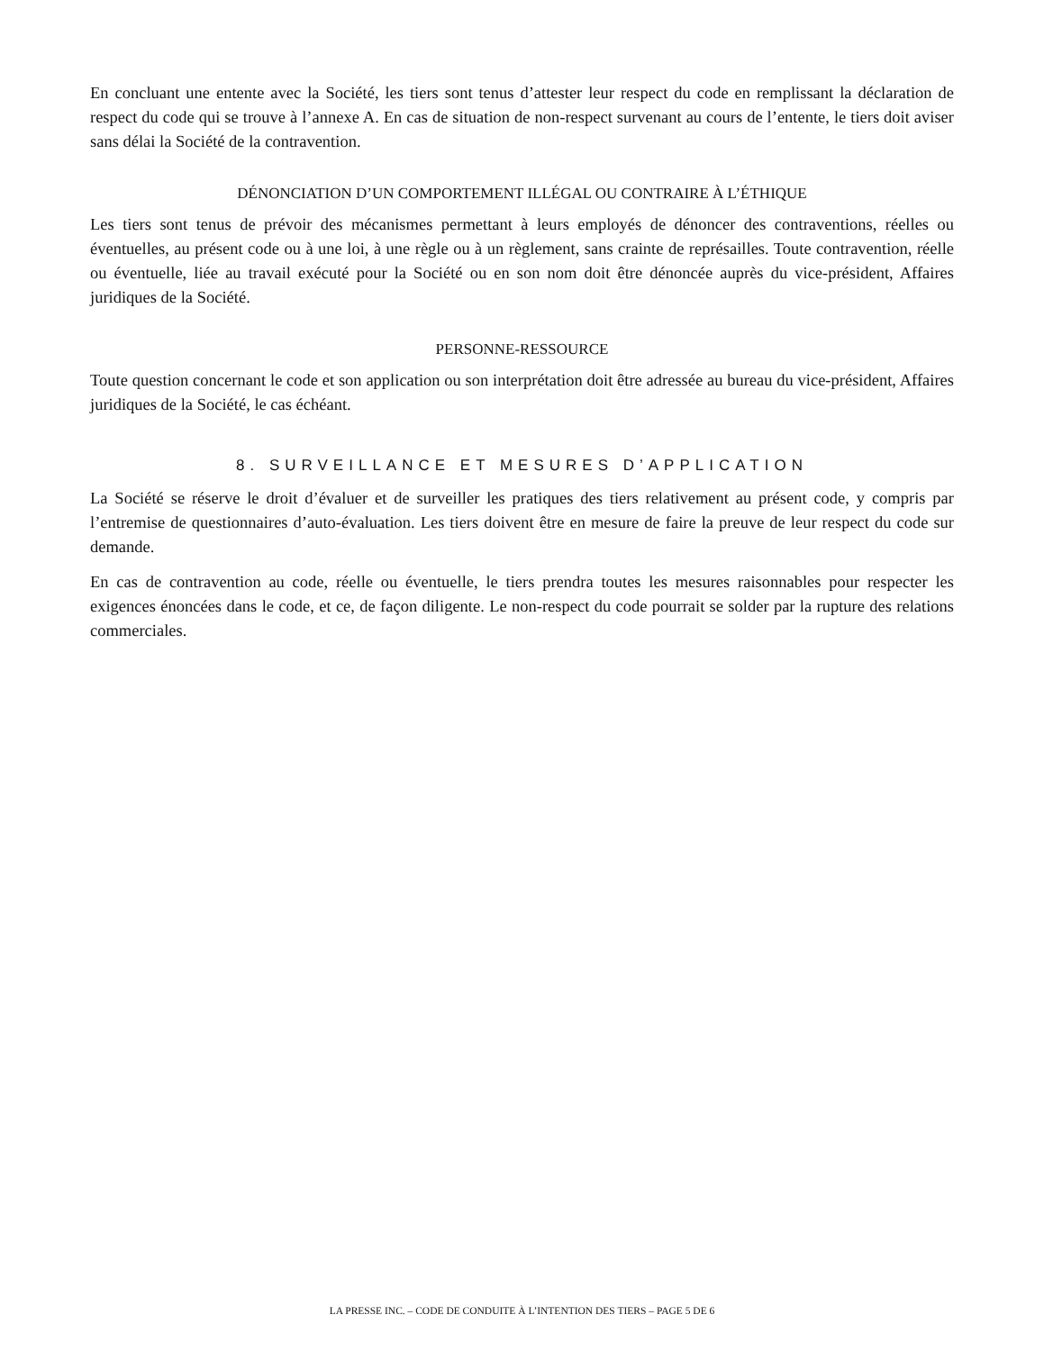En concluant une entente avec la Société, les tiers sont tenus d’attester leur respect du code en remplissant la déclaration de respect du code qui se trouve à l’annexe A. En cas de situation de non-respect survenant au cours de l’entente, le tiers doit aviser sans délai la Société de la contravention.
DÉNONCIATION D’UN COMPORTEMENT ILLÉGAL OU CONTRAIRE À L’ÉTHIQUE
Les tiers sont tenus de prévoir des mécanismes permettant à leurs employés de dénoncer des contraventions, réelles ou éventuelles, au présent code ou à une loi, à une règle ou à un règlement, sans crainte de représailles. Toute contravention, réelle ou éventuelle, liée au travail exécuté pour la Société ou en son nom doit être dénoncée auprès du vice-président, Affaires juridiques de la Société.
PERSONNE-RESSOURCE
Toute question concernant le code et son application ou son interprétation doit être adressée au bureau du vice-président, Affaires juridiques de la Société, le cas échéant.
8. SURVEILLANCE ET MESURES D’APPLICATION
La Société se réserve le droit d’évaluer et de surveiller les pratiques des tiers relativement au présent code, y compris par l’entremise de questionnaires d’auto-évaluation. Les tiers doivent être en mesure de faire la preuve de leur respect du code sur demande.
En cas de contravention au code, réelle ou éventuelle, le tiers prendra toutes les mesures raisonnables pour respecter les exigences énoncées dans le code, et ce, de façon diligente. Le non-respect du code pourrait se solder par la rupture des relations commerciales.
LA PRESSE INC. – CODE DE CONDUITE À L’INTENTION DES TIERS – PAGE 5 DE 6